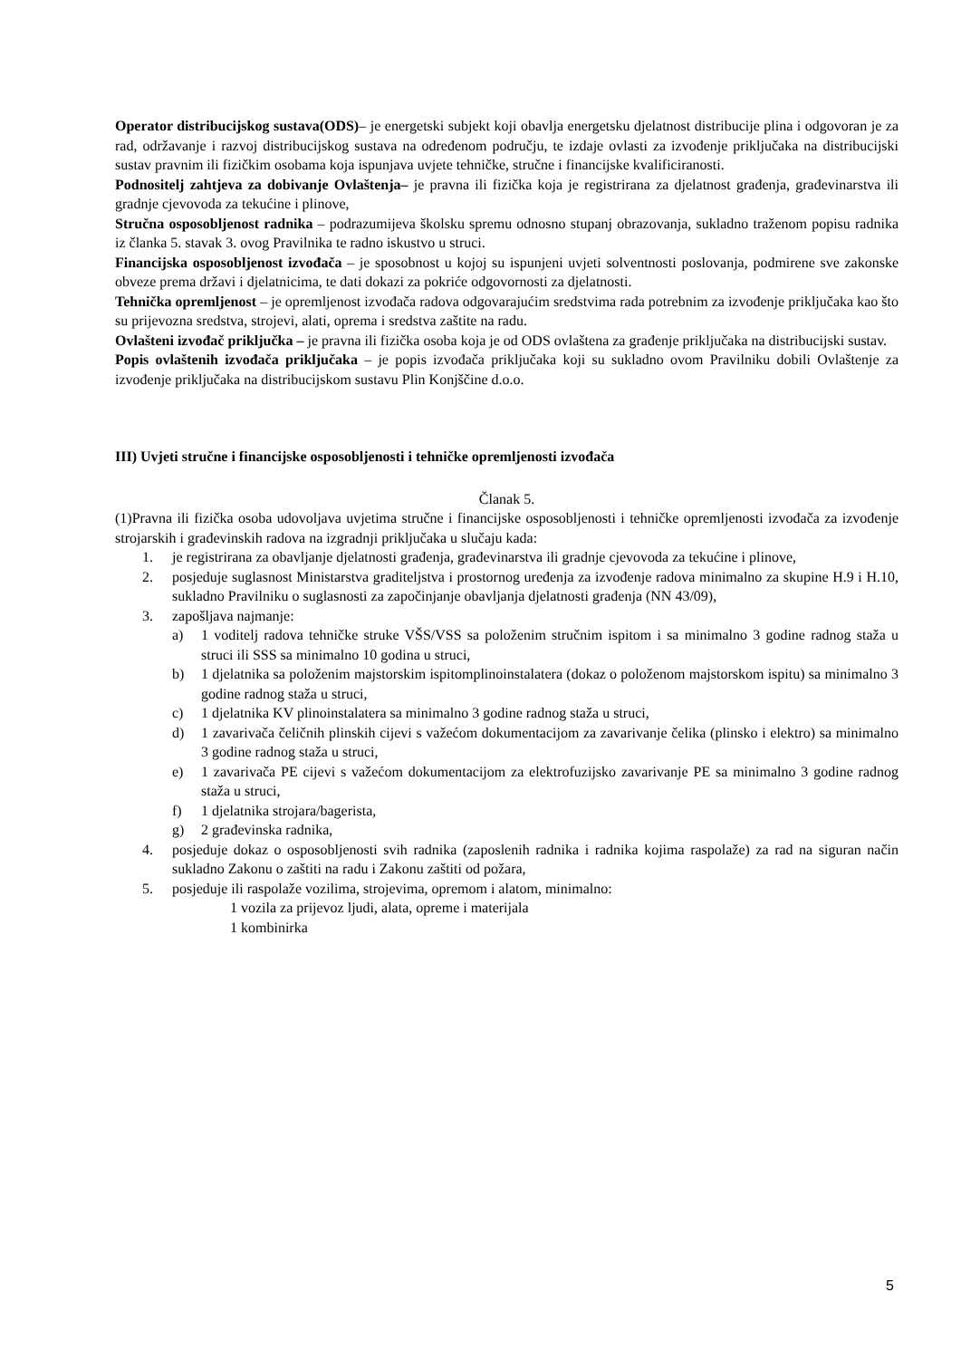Operator distribucijskog sustava(ODS)– je energetski subjekt koji obavlja energetsku djelatnost distribucije plina i odgovoran je za rad, održavanje i razvoj distribucijskog sustava na određenom području, te izdaje ovlasti za izvođenje priključaka na distribucijski sustav pravnim ili fizičkim osobama koja ispunjava uvjete tehničke, stručne i financijske kvalificiranosti.
Podnositelj zahtjeva za dobivanje Ovlaštenja– je pravna ili fizička koja je registrirana za djelatnost građenja, građevinarstva ili gradnje cjevovoda za tekućine i plinove,
Stručna osposobljenost radnika – podrazumijeva školsku spremu odnosno stupanj obrazovanja, sukladno traženom popisu radnika iz članka 5. stavak 3. ovog Pravilnika te radno iskustvo u struci.
Financijska osposobljenost izvođača – je sposobnost u kojoj su ispunjeni uvjeti solventnosti poslovanja, podmirene sve zakonske obveze prema državi i djelatnicima, te dati dokazi za pokriće odgovornosti za djelatnosti.
Tehnička opremljenost – je opremljenost izvođača radova odgovarajućim sredstvima rada potrebnim za izvođenje priključaka kao što su prijevozna sredstva, strojevi, alati, oprema i sredstva zaštite na radu.
Ovlašteni izvođač priključka – je pravna ili fizička osoba koja je od ODS ovlaštena za građenje priključaka na distribucijski sustav.
Popis ovlaštenih izvođača priključaka – je popis izvođača priključaka koji su sukladno ovom Pravilniku dobili Ovlaštenje za izvođenje priključaka na distribucijskom sustavu Plin Konjščine d.o.o.
III) Uvjeti stručne i financijske osposobljenosti i tehničke opremljenosti izvođača
Članak 5.
(1)Pravna ili fizička osoba udovoljava uvjetima stručne i financijske osposobljenosti i tehničke opremljenosti izvođača za izvođenje strojarskih i građevinskih radova na izgradnji priključaka u slučaju kada:
1. je registrirana za obavljanje djelatnosti građenja, građevinarstva ili gradnje cjevovoda za tekućine i plinove,
2. posjeduje suglasnost Ministarstva graditeljstva i prostornog uređenja za izvođenje radova minimalno za skupine H.9 i H.10, sukladno Pravilniku o suglasnosti za započinjanje obavljanja djelatnosti građenja (NN 43/09),
3. zapošljava najmanje:
a) 1 voditelj radova tehničke struke VŠS/VSS sa položenim stručnim ispitom i sa minimalno 3 godine radnog staža u struci ili SSS sa minimalno 10 godina u struci,
b) 1 djelatnika sa položenim majstorskim ispitomplinoinstalatera (dokaz o položenom majstorskom ispitu) sa minimalno 3 godine radnog staža u struci,
c) 1 djelatnika KV plinoinstalatera sa minimalno 3 godine radnog staža u struci,
d) 1 zavarivača čeličnih plinskih cijevi s važećom dokumentacijom za zavarivanje čelika (plinsko i elektro) sa minimalno 3 godine radnog staža u struci,
e) 1 zavarivača PE cijevi s važećom dokumentacijom za elektrofuzijsko zavarivanje PE sa minimalno 3 godine radnog staža u struci,
f) 1 djelatnika strojara/bagerista,
g) 2 građevinska radnika,
4. posjeduje dokaz o osposobljenosti svih radnika (zaposlenih radnika i radnika kojima raspolaže) za rad na siguran način sukladno Zakonu o zaštiti na radu i Zakonu zaštiti od požara,
5. posjeduje ili raspolaže vozilima, strojevima, opremom i alatom, minimalno:
1 vozila za prijevoz ljudi, alata, opreme i materijala
1 kombinirka
5